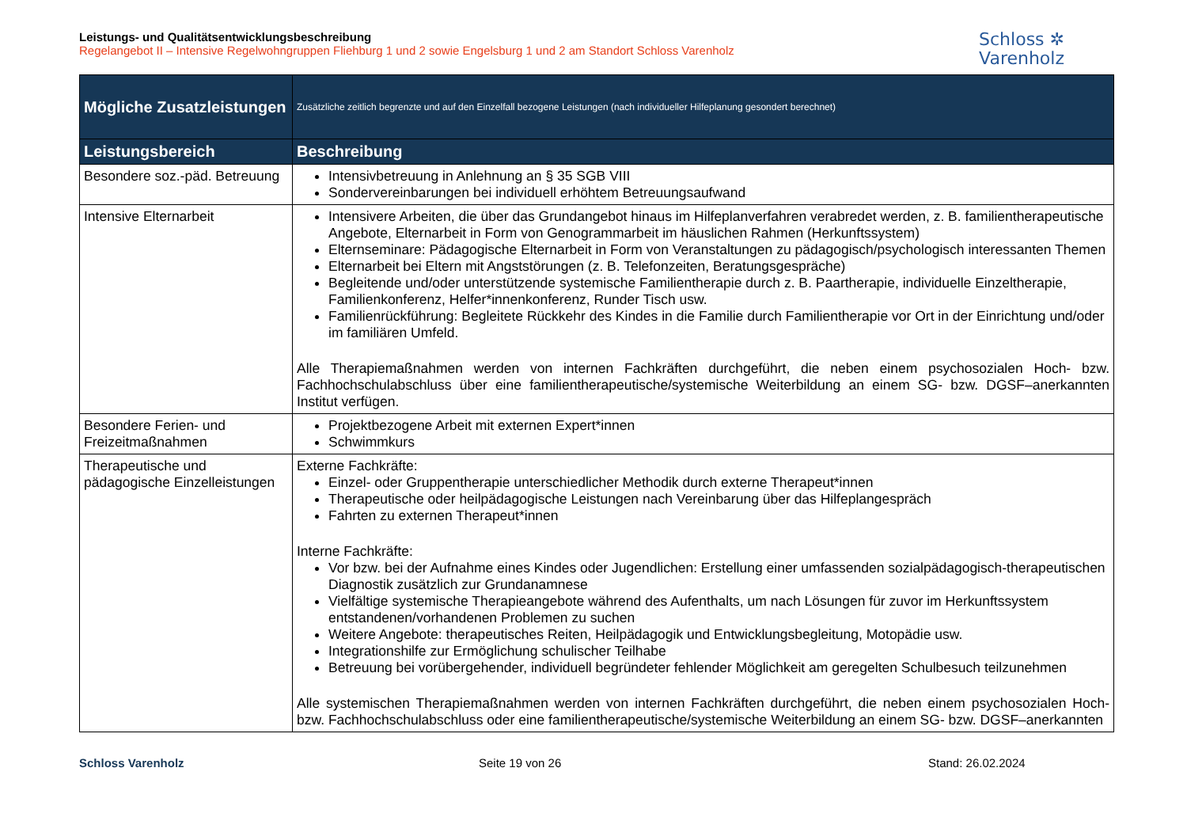Leistungs- und Qualitätsentwicklungsbeschreibung
Regelangebot II – Intensive Regelwohngruppen Fliehburg 1 und 2 sowie Engelsburg 1 und 2 am Standort Schloss Varenholz
Schloss ✲
Varenholz
| Mögliche Zusatzleistungen | Zusätzliche zeitlich begrenzte und auf den Einzelfall bezogene Leistungen (nach individueller Hilfeplanung gesondert berechnet) |
| Leistungsbereich | Beschreibung |
| Besondere soz.-päd. Betreuung | Intensivbetreuung in Anlehnung an § 35 SGB VIII Sondervereinbarungen bei individuell erhöhtem Betreuungsaufwand |
| Intensive Elternarbeit | Intensivere Arbeiten, die über das Grundangebot hinaus im Hilfeplanverfahren verabredet werden, z. B. familientherapeutische Angebote, Elternarbeit in Form von Genogrammarbeit im häuslichen Rahmen (Herkunftssystem) Elternseminare: Pädagogische Elternarbeit in Form von Veranstaltungen zu pädagogisch/psychologisch interessanten Themen Elternarbeit bei Eltern mit Angststörungen (z. B. Telefonzeiten, Beratungsgespräche) Begleitende und/oder unterstützende systemische Familientherapie durch z. B. Paartherapie, individuelle Einzeltherapie, Familienkonferenz, Helfer*innenkonferenz, Runder Tisch usw. Familienrückführung: Begleitete Rückkehr des Kindes in die Familie durch Familientherapie vor Ort in der Einrichtung und/oder im familiären Umfeld. Alle Therapiemaßnahmen werden von internen Fachkräften durchgeführt, die neben einem psychosozialen Hoch- bzw. Fachhochschulabschluss über eine familientherapeutische/systemische Weiterbildung an einem SG- bzw. DGSF–anerkannten Institut verfügen. |
| Besondere Ferien- und Freizeitmaßnahmen | Projektbezogene Arbeit mit externen Expert*innen Schwimmkurs |
| Therapeutische und pädagogische Einzelleistungen | Externe Fachkräfte: Einzel- oder Gruppentherapie unterschiedlicher Methodik durch externe Therapeut*innen Therapeutische oder heilpädagogische Leistungen nach Vereinbarung über das Hilfeplangespräch Fahrten zu externen Therapeut*innen Interne Fachkräfte: Vor bzw. bei der Aufnahme eines Kindes oder Jugendlichen: Erstellung einer umfassenden sozialpädagogisch-therapeutischen Diagnostik zusätzlich zur Grundanamnese Vielfältige systemische Therapieangebote während des Aufenthalts, um nach Lösungen für zuvor im Herkunftssystem entstandenen/vorhandenen Problemen zu suchen Weitere Angebote: therapeutisches Reiten, Heilpädagogik und Entwicklungsbegleitung, Motopädie usw. Integrationshilfe zur Ermöglichung schulischer Teilhabe Betreuung bei vorübergehender, individuell begründeter fehlender Möglichkeit am geregelten Schulbesuch teilzunehmen Alle systemischen Therapiemaßnahmen werden von internen Fachkräften durchgeführt, die neben einem psychosozialen Hoch- bzw. Fachhochschulabschluss oder eine familientherapeutische/systemische Weiterbildung an einem SG- bzw. DGSF–anerkannten |
Schloss Varenholz Seite 19 von 26 Stand: 26.02.2024